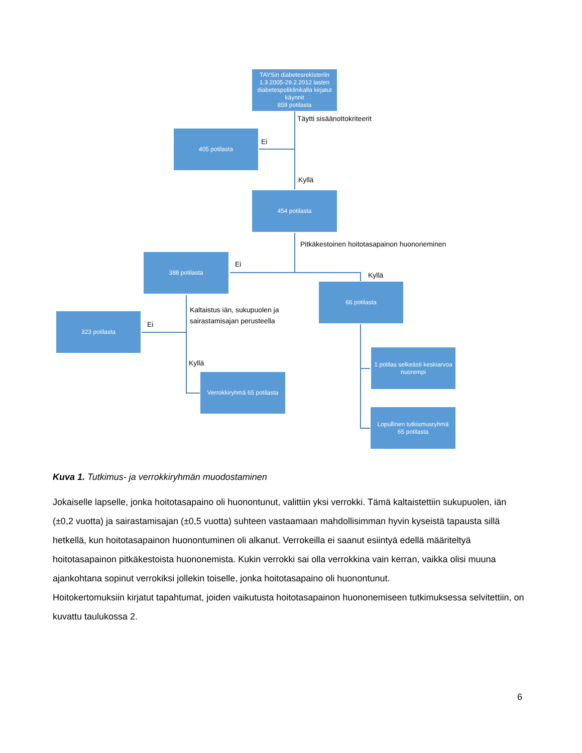TAYSin diabetesrekisteriin 1.3.2005-29.2.2012 lasten diabetespoliklinikalla kirjatut käynnit
859 potilasta
Täytti sisäänottokriteerit
405 potilasta
Ei
Kyllä
454 potilasta
Pitkäkestoinen hoitotasapainon huononeminen
388 potilasta
Ei
Kyllä
66 potilasta
Kaltaistus iän, sukupuolen ja
sairastamisajan perusteella
323 potilasta
Ei
Kyllä
1 potilas selkeästi keskiarvoa nuorempi
Verrokkiryhmä 65 potilasta
Lopullinen tutkismusryhmä
65 potilasta
Kuva 1. Tutkimus- ja verrokkiryhmän muodostaminen
Jokaiselle lapselle, jonka hoitotasapaino oli huonontunut, valittiin yksi verrokki. Tämä kaltaistettiin sukupuolen, iän (±0,2 vuotta) ja sairastamisajan (±0,5 vuotta) suhteen vastaamaan mahdollisimman hyvin kyseistä tapausta sillä hetkellä, kun hoitotasapainon huonontuminen oli alkanut. Verrokeilla ei saanut esiintyä edellä määriteltyä hoitotasapainon pitkäkestoista huononemista. Kukin verrokki sai olla verrokkina vain kerran, vaikka olisi muuna ajankohtana sopinut verrokiksi jollekin toiselle, jonka hoitotasapaino oli huonontunut.
Hoitokertomuksiin kirjatut tapahtumat, joiden vaikutusta hoitotasapainon huononemiseen tutkimuksessa selvitettiin, on kuvattu taulukossa 2.
6